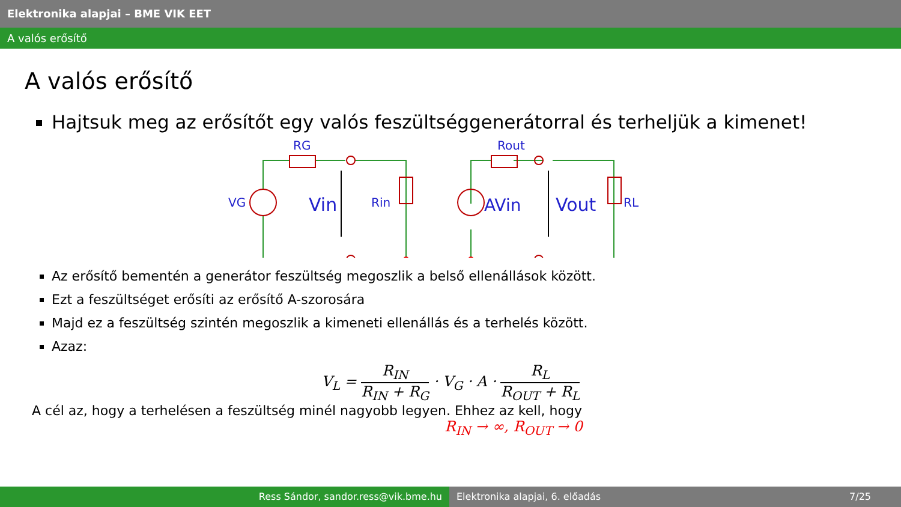Elektronika alapjai – BME VIK EET
A valós erősítő
A valós erősítő
Hajtsuk meg az erősítőt egy valós feszültséggenerátorral és terheljük a kimenet!
RG
Rout
VG
Rin
RL
Vin
AVin
Vout
Az erősítő bementén a generátor feszültség megoszlik a belső ellenállások között.
Ezt a feszültséget erősíti az erősítő A-szorosára
Majd ez a feszültség szintén megoszlik a kimeneti ellenállás és a terhelés között.
Azaz:
V<sub>L</sub> = R<sub>IN</sub> R<sub>IN</sub> + R<sub>G</sub> · V<sub>G</sub> · A · R<sub>L</sub> R<sub>OUT</sub> + R<sub>L</sub>
A cél az, hogy a terhelésen a feszültség minél nagyobb legyen. Ehhez az kell, hogy
R<sub>IN</sub> → ∞, R<sub>OUT</sub> → 0
Ress Sándor, sandor.ress@vik.bme.hu Elektronika alapjai, 6. előadás 7/25